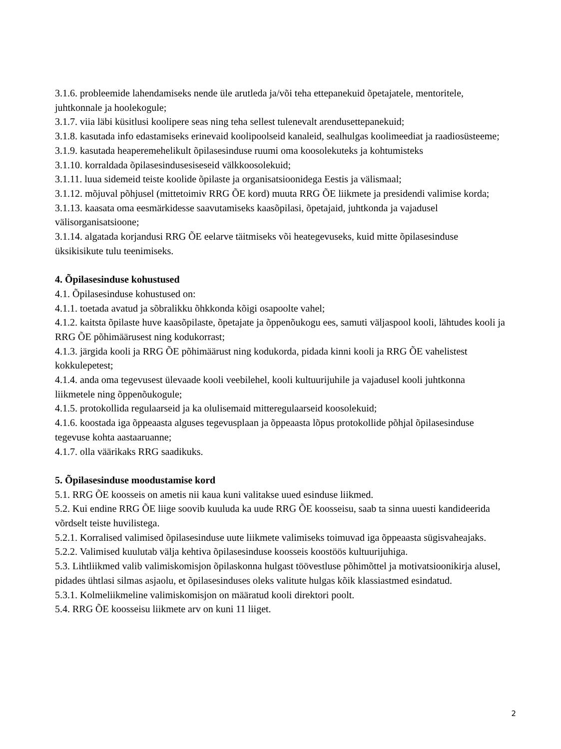3.1.6. probleemide lahendamiseks nende üle arutleda ja/või teha ettepanekuid õpetajatele, mentoritele, juhtkonnale ja hoolekogule;
3.1.7. viia läbi küsitlusi koolipere seas ning teha sellest tulenevalt arendusettepanekuid;
3.1.8. kasutada info edastamiseks erinevaid koolipoolseid kanaleid, sealhulgas koolimeediat ja raadiosüsteeme;
3.1.9. kasutada heaperemehelikult õpilasesinduse ruumi oma koosolekuteks ja kohtumisteks
3.1.10. korraldada õpilasesindusesiseseid välkkoosolekuid;
3.1.11. luua sidemeid teiste koolide õpilaste ja organisatsioonidega Eestis ja välismaal;
3.1.12. mõjuval põhjusel (mittetoimiv RRG ÕE kord) muuta RRG ÕE liikmete ja presidendi valimise korda;
3.1.13. kaasata oma eesmärkidesse saavutamiseks kaasõpilasi, õpetajaid, juhtkonda ja vajadusel välisorganisatsioone;
3.1.14. algatada korjandusi RRG ÕE eelarve täitmiseks või heategevuseks, kuid mitte õpilasesinduse üksikisikute tulu teenimiseks.
4. Õpilasesinduse kohustused
4.1. Õpilasesinduse kohustused on:
4.1.1. toetada avatud ja sõbralikku õhkkonda kõigi osapoolte vahel;
4.1.2. kaitsta õpilaste huve kaasõpilaste, õpetajate ja õppenõukogu ees, samuti väljaspool kooli, lähtudes kooli ja RRG ÕE põhimäärusest ning kodukorrast;
4.1.3. järgida kooli ja RRG ÕE põhimäärust ning kodukorda, pidada kinni kooli ja RRG ÕE vahelistest kokkulepetest;
4.1.4. anda oma tegevusest ülevaade kooli veebilehel, kooli kultuurijuhile ja vajadusel kooli juhtkonna liikmetele ning õppenõukogule;
4.1.5. protokollida regulaarseid ja ka olulisemaid mitteregulaarseid koosolekuid;
4.1.6. koostada iga õppeaasta alguses tegevusplaan ja õppeaasta lõpus protokollide põhjal õpilasesinduse tegevuse kohta aastaaruanne;
4.1.7. olla väärikaks RRG saadikuks.
5. Õpilasesinduse moodustamise kord
5.1. RRG ÕE koosseis on ametis nii kaua kuni valitakse uued esinduse liikmed.
5.2. Kui endine RRG ÕE liige soovib kuuluda ka uude RRG ÕE koosseisu, saab ta sinna uuesti kandideerida võrdselt teiste huvilistega.
5.2.1. Korralised valimised õpilasesinduse uute liikmete valimiseks toimuvad iga õppeaasta sügisvaheajaks.
5.2.2. Valimised kuulutab välja kehtiva õpilasesinduse koosseis koostöös kultuurijuhiga.
5.3. Lihtliikmed valib valimiskomisjon õpilaskonna hulgast töövestluse põhimõttel ja motivatsioonikirja alusel, pidades ühtlasi silmas asjaolu, et õpilasesinduses oleks valitute hulgas kõik klassiastmed esindatud.
5.3.1. Kolmeliikmeline valimiskomisjon on määratud kooli direktori poolt.
5.4. RRG ÕE koosseisu liikmete arv on kuni 11 liiget.
2